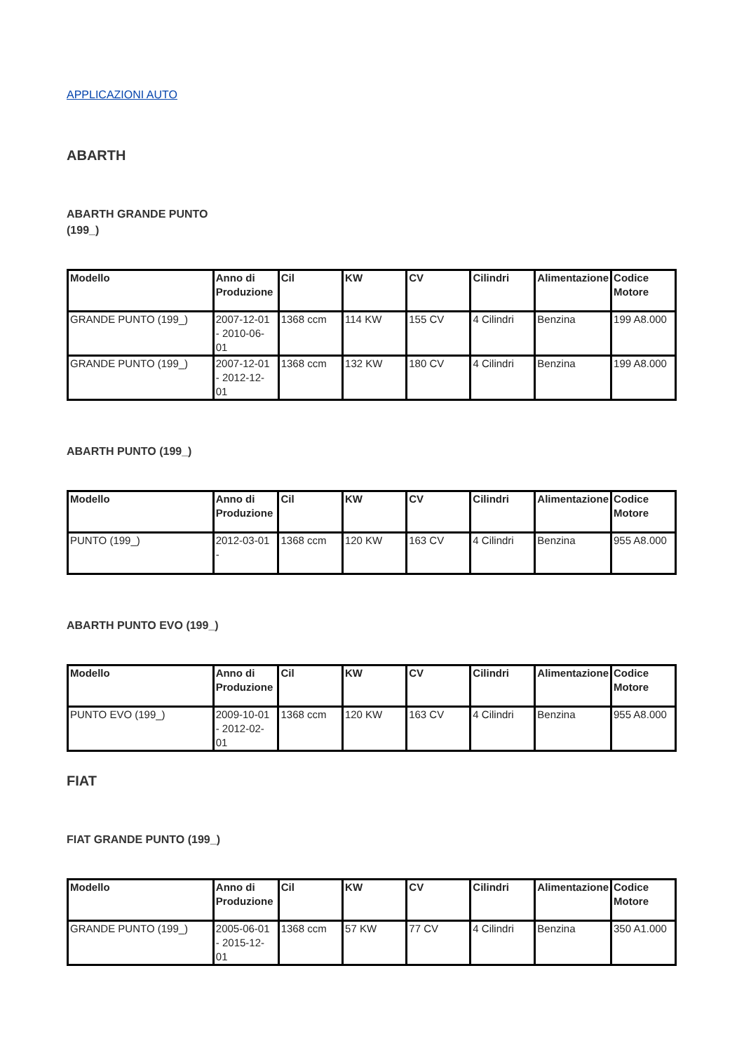APPLICAZIONI AUTO
ABARTH
ABARTH GRANDE PUNTO (199_)
| Modello | Anno di Produzione | Cil | KW | CV | Cilindri | Alimentazione | Codice Motore |
| --- | --- | --- | --- | --- | --- | --- | --- |
| GRANDE PUNTO (199_) | 2007-12-01 - 2010-06-01 | 1368 ccm | 114 KW | 155 CV | 4 Cilindri | Benzina | 199 A8.000 |
| GRANDE PUNTO (199_) | 2007-12-01 - 2012-12-01 | 1368 ccm | 132 KW | 180 CV | 4 Cilindri | Benzina | 199 A8.000 |
ABARTH PUNTO (199_)
| Modello | Anno di Produzione | Cil | KW | CV | Cilindri | Alimentazione | Codice Motore |
| --- | --- | --- | --- | --- | --- | --- | --- |
| PUNTO (199_) | 2012-03-01 - | 1368 ccm | 120 KW | 163 CV | 4 Cilindri | Benzina | 955 A8.000 |
ABARTH PUNTO EVO (199_)
| Modello | Anno di Produzione | Cil | KW | CV | Cilindri | Alimentazione | Codice Motore |
| --- | --- | --- | --- | --- | --- | --- | --- |
| PUNTO EVO (199_) | 2009-10-01 - 2012-02-01 | 1368 ccm | 120 KW | 163 CV | 4 Cilindri | Benzina | 955 A8.000 |
FIAT
FIAT GRANDE PUNTO (199_)
| Modello | Anno di Produzione | Cil | KW | CV | Cilindri | Alimentazione | Codice Motore |
| --- | --- | --- | --- | --- | --- | --- | --- |
| GRANDE PUNTO (199_) | 2005-06-01 - 2015-12-01 | 1368 ccm | 57 KW | 77 CV | 4 Cilindri | Benzina | 350 A1.000 |